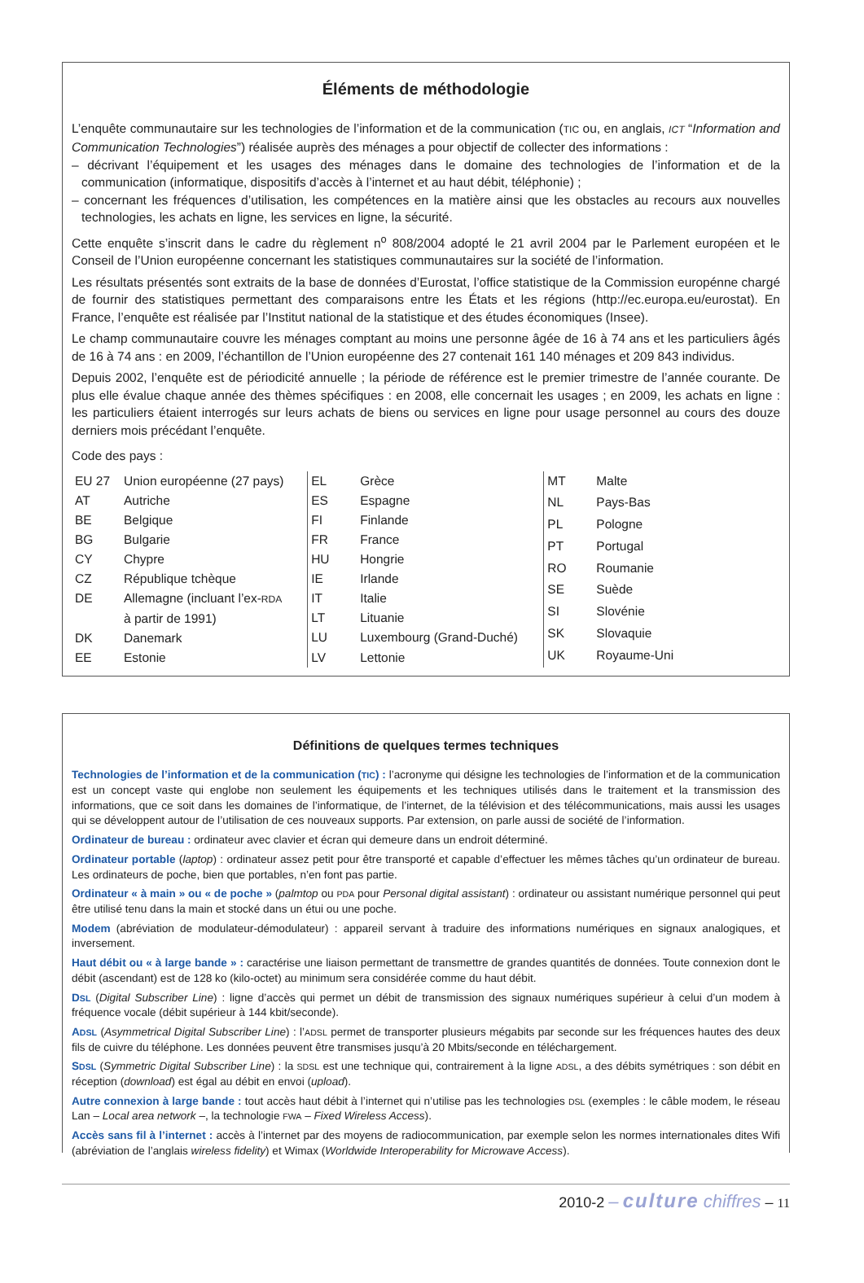Éléments de méthodologie
L’enquête communautaire sur les technologies de l’information et de la communication (TIC ou, en anglais, ICT “Information and Communication Technologies”) réalisée auprès des ménages a pour objectif de collecter des informations :
– décrivant l’équipement et les usages des ménages dans le domaine des technologies de l’information et de la communication (informatique, dispositifs d’accès à l’internet et au haut débit, téléphonie) ;
– concernant les fréquences d’utilisation, les compétences en la matière ainsi que les obstacles au recours aux nouvelles technologies, les achats en ligne, les services en ligne, la sécurité.
Cette enquête s’inscrit dans le cadre du règlement n<sup>o</sup> 808/2004 adopté le 21 avril 2004 par le Parlement européen et le Conseil de l’Union européenne concernant les statistiques communautaires sur la société de l’information.
Les résultats présentés sont extraits de la base de données d’Eurostat, l’office statistique de la Commission europénne chargé de fournir des statistiques permettant des comparaisons entre les États et les régions (http://ec.europa.eu/eurostat). En France, l’enquête est réalisée par l’Institut national de la statistique et des études économiques (Insee).
Le champ communautaire couvre les ménages comptant au moins une personne âgée de 16 à 74 ans et les particuliers âgés de 16 à 74 ans : en 2009, l’échantillon de l’Union européenne des 27 contenait 161 140 ménages et 209 843 individus.
Depuis 2002, l’enquête est de périodicité annuelle ; la période de référence est le premier trimestre de l’année courante. De plus elle évalue chaque année des thèmes spécifiques : en 2008, elle concernait les usages ; en 2009, les achats en ligne : les particuliers étaient interrogés sur leurs achats de biens ou services en ligne pour usage personnel au cours des douze derniers mois précédant l’enquête.
Code des pays :
| EU 27 | Union européenne (27 pays) |
| AT | Autriche |
| BE | Belgique |
| BG | Bulgarie |
| CY | Chypre |
| CZ | République tchèque |
| DE | Allemagne (incluant l’ex- RDA à partir de 1991) |
| DK | Danemark |
| EE | Estonie |
| EL | Grèce |
| ES | Espagne |
| FI | Finlande |
| FR | France |
| HU | Hongrie |
| IE | Irlande |
| IT | Italie |
| LT | Lituanie |
| LU | Luxembourg (Grand-Duché) |
| LV | Lettonie |
| MT | Malte |
| NL | Pays-Bas |
| PL | Pologne |
| PT | Portugal |
| RO | Roumanie |
| SE | Suède |
| SI | Slovénie |
| SK | Slovaquie |
| UK | Royaume-Uni |
Définitions de quelques termes techniques
Technologies de l’information et de la communication (TIC) : l’acronyme qui désigne les technologies de l’information et de la communication est un concept vaste qui englobe non seulement les équipements et les techniques utilisés dans le traitement et la transmission des informations, que ce soit dans les domaines de l’informatique, de l’internet, de la télévision et des télécommunications, mais aussi les usages qui se développent autour de l’utilisation de ces nouveaux supports. Par extension, on parle aussi de société de l’information.
Ordinateur de bureau : ordinateur avec clavier et écran qui demeure dans un endroit déterminé.
Ordinateur portable (laptop) : ordinateur assez petit pour être transporté et capable d’effectuer les mêmes tâches qu’un ordinateur de bureau. Les ordinateurs de poche, bien que portables, n’en font pas partie.
Ordinateur « à main » ou « de poche » (palmtop ou PDA pour Personal digital assistant) : ordinateur ou assistant numérique personnel qui peut être utilisé tenu dans la main et stocké dans un étui ou une poche.
Modem (abréviation de modulateur-démodulateur) : appareil servant à traduire des informations numériques en signaux analogiques, et inversement.
Haut débit ou « à large bande » : caractérise une liaison permettant de transmettre de grandes quantités de données. Toute connexion dont le débit (ascendant) est de 128 ko (kilo-octet) au minimum sera considérée comme du haut débit.
DSL (Digital Subscriber Line) : ligne d’accès qui permet un débit de transmission des signaux numériques supérieur à celui d’un modem à fréquence vocale (débit supérieur à 144 kbit/seconde).
ADSL (Asymmetrical Digital Subscriber Line) : l’ADSL permet de transporter plusieurs mégabits par seconde sur les fréquences hautes des deux fils de cuivre du téléphone. Les données peuvent être transmises jusqu’à 20 Mbits/seconde en téléchargement.
SDSL (Symmetric Digital Subscriber Line) : la SDSL est une technique qui, contrairement à la ligne ADSL, a des débits symétriques : son débit en réception (download) est égal au débit en envoi (upload).
Autre connexion à large bande : tout accès haut débit à l’internet qui n’utilise pas les technologies DSL (exemples : le câble modem, le réseau Lan – Local area network –, la technologie FWA – Fixed Wireless Access).
Accès sans fil à l’internet : accès à l’internet par des moyens de radiocommunication, par exemple selon les normes internationales dites Wifi (abréviation de l’anglais wireless fidelity) et Wimax (Worldwide Interoperability for Microwave Access).
2010-2 – culture chiffres – 11